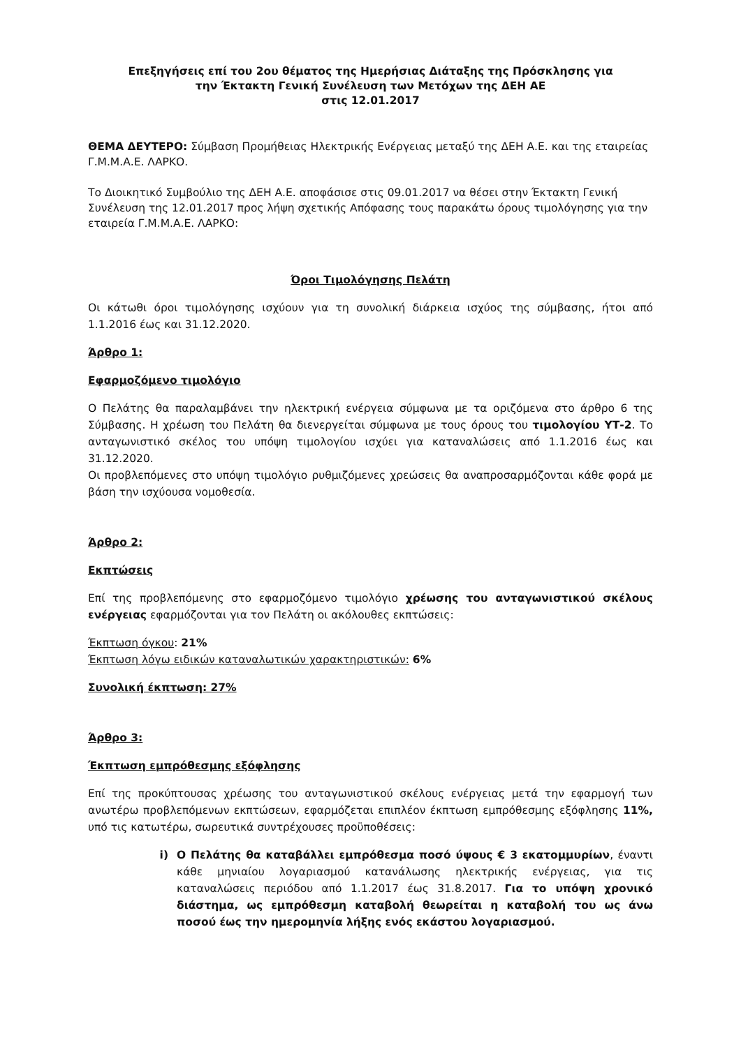Επεξηγήσεις επί του 2ου θέματος της Ημερήσιας Διάταξης της Πρόσκλησης για
την Έκτακτη Γενική Συνέλευση των Μετόχων της ΔΕΗ ΑΕ
στις 12.01.2017
ΘΕΜΑ ΔΕΥΤΕΡΟ: Σύμβαση Προμήθειας Ηλεκτρικής Ενέργειας μεταξύ της ΔΕΗ Α.Ε. και της εταιρείας Γ.Μ.Μ.Α.Ε. ΛΑΡΚΟ.
Το Διοικητικό Συμβούλιο της ΔΕΗ Α.Ε. αποφάσισε στις 09.01.2017 να θέσει στην Έκτακτη Γενική Συνέλευση της 12.01.2017 προς λήψη σχετικής Απόφασης τους παρακάτω όρους τιμολόγησης για την εταιρεία Γ.Μ.Μ.Α.Ε. ΛΑΡΚΟ:
Όροι Τιμολόγησης Πελάτη
Οι κάτωθι όροι τιμολόγησης ισχύουν για τη συνολική διάρκεια ισχύος της σύμβασης, ήτοι από 1.1.2016 έως και 31.12.2020.
Άρθρο 1:
Εφαρμοζόμενο τιμολόγιο
Ο Πελάτης θα παραλαμβάνει την ηλεκτρική ενέργεια σύμφωνα με τα οριζόμενα στο άρθρο 6 της Σύμβασης. Η χρέωση του Πελάτη θα διενεργείται σύμφωνα με τους όρους του τιμολογίου ΥΤ-2. Το ανταγωνιστικό σκέλος του υπόψη τιμολογίου ισχύει για καταναλώσεις από 1.1.2016 έως και 31.12.2020.
Οι προβλεπόμενες στο υπόψη τιμολόγιο ρυθμιζόμενες χρεώσεις θα αναπροσαρμόζονται κάθε φορά με βάση την ισχύουσα νομοθεσία.
Άρθρο 2:
Εκπτώσεις
Επί της προβλεπόμενης στο εφαρμοζόμενο τιμολόγιο χρέωσης του ανταγωνιστικού σκέλους ενέργειας εφαρμόζονται για τον Πελάτη οι ακόλουθες εκπτώσεις:
Έκπτωση όγκου: 21%
Έκπτωση λόγω ειδικών καταναλωτικών χαρακτηριστικών: 6%
Συνολική έκπτωση: 27%
Άρθρο 3:
Έκπτωση εμπρόθεσμης εξόφλησης
Επί της προκύπτουσας χρέωσης του ανταγωνιστικού σκέλους ενέργειας μετά την εφαρμογή των ανωτέρω προβλεπόμενων εκπτώσεων, εφαρμόζεται επιπλέον έκπτωση εμπρόθεσμης εξόφλησης 11%, υπό τις κατωτέρω, σωρευτικά συντρέχουσες προϋποθέσεις:
i) Ο Πελάτης θα καταβάλλει εμπρόθεσμα ποσό ύψους € 3 εκατομμυρίων, έναντι κάθε μηνιαίου λογαριασμού κατανάλωσης ηλεκτρικής ενέργειας, για τις καταναλώσεις περιόδου από 1.1.2017 έως 31.8.2017. Για το υπόψη χρονικό διάστημα, ως εμπρόθεσμη καταβολή θεωρείται η καταβολή του ως άνω ποσού έως την ημερομηνία λήξης ενός εκάστου λογαριασμού.